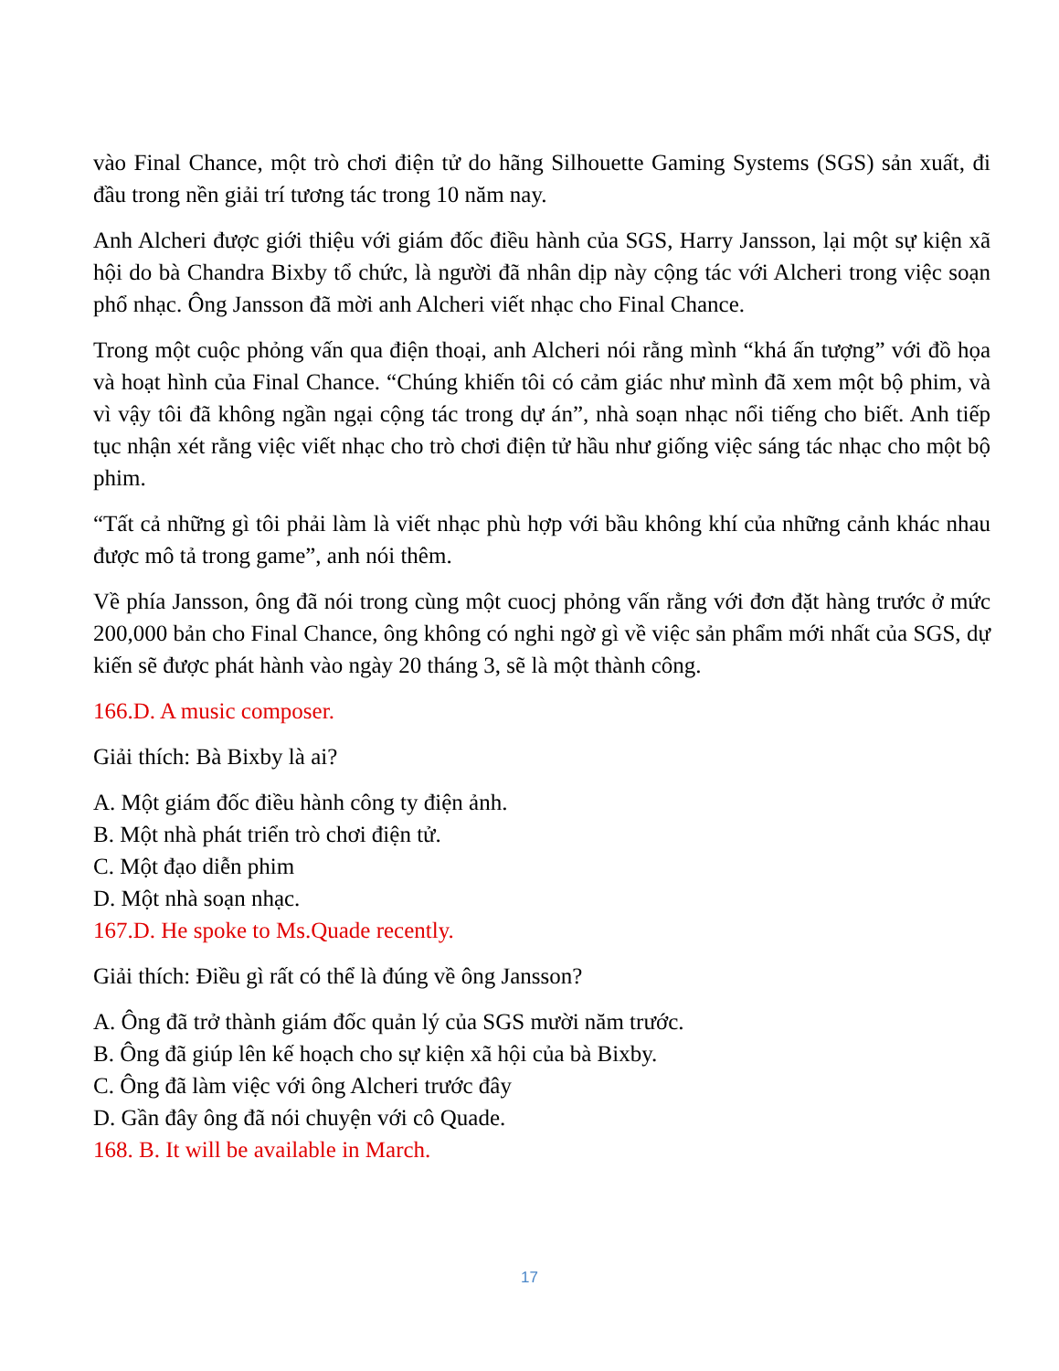vào Final Chance, một trò chơi điện tử do hãng Silhouette Gaming Systems (SGS) sản xuất, đi đầu trong nền giải trí tương tác trong 10 năm nay.
Anh Alcheri được giới thiệu với giám đốc điều hành của SGS, Harry Jansson, lại một sự kiện xã hội do bà Chandra Bixby tổ chức, là người đã nhân dịp này cộng tác với Alcheri trong việc soạn phổ nhạc. Ông Jansson đã mời anh Alcheri viết nhạc cho Final Chance.
Trong một cuộc phỏng vấn qua điện thoại, anh Alcheri nói rằng mình “khá ấn tượng” với đồ họa và hoạt hình của Final Chance. “Chúng khiến tôi có cảm giác như mình đã xem một bộ phim, và vì vậy tôi đã không ngần ngại cộng tác trong dự án”, nhà soạn nhạc nổi tiếng cho biết. Anh tiếp tục nhận xét rằng việc viết nhạc cho trò chơi điện tử hầu như giống việc sáng tác nhạc cho một bộ phim.
“Tất cả những gì tôi phải làm là viết nhạc phù hợp với bầu không khí của những cảnh khác nhau được mô tả trong game”, anh nói thêm.
Về phía Jansson, ông đã nói trong cùng một cuocj phỏng vấn rằng với đơn đặt hàng trước ở mức 200,000 bản cho Final Chance, ông không có nghi ngờ gì về việc sản phẩm mới nhất của SGS, dự kiến sẽ được phát hành vào ngày 20 tháng 3, sẽ là một thành công.
166.D. A music composer.
Giải thích: Bà Bixby là ai?
A. Một giám đốc điều hành công ty điện ảnh.
B. Một nhà phát triển trò chơi điện tử.
C. Một đạo diễn phim
D. Một nhà soạn nhạc.
167.D. He spoke to Ms.Quade recently.
Giải thích: Điều gì rất có thể là đúng về ông Jansson?
A. Ông đã trở thành giám đốc quản lý của SGS mười năm trước.
B. Ông đã giúp lên kế hoạch cho sự kiện xã hội của bà Bixby.
C. Ông đã làm việc với ông Alcheri trước đây
D. Gần đây ông đã nói chuyện với cô Quade.
168. B. It will be available in March.
17